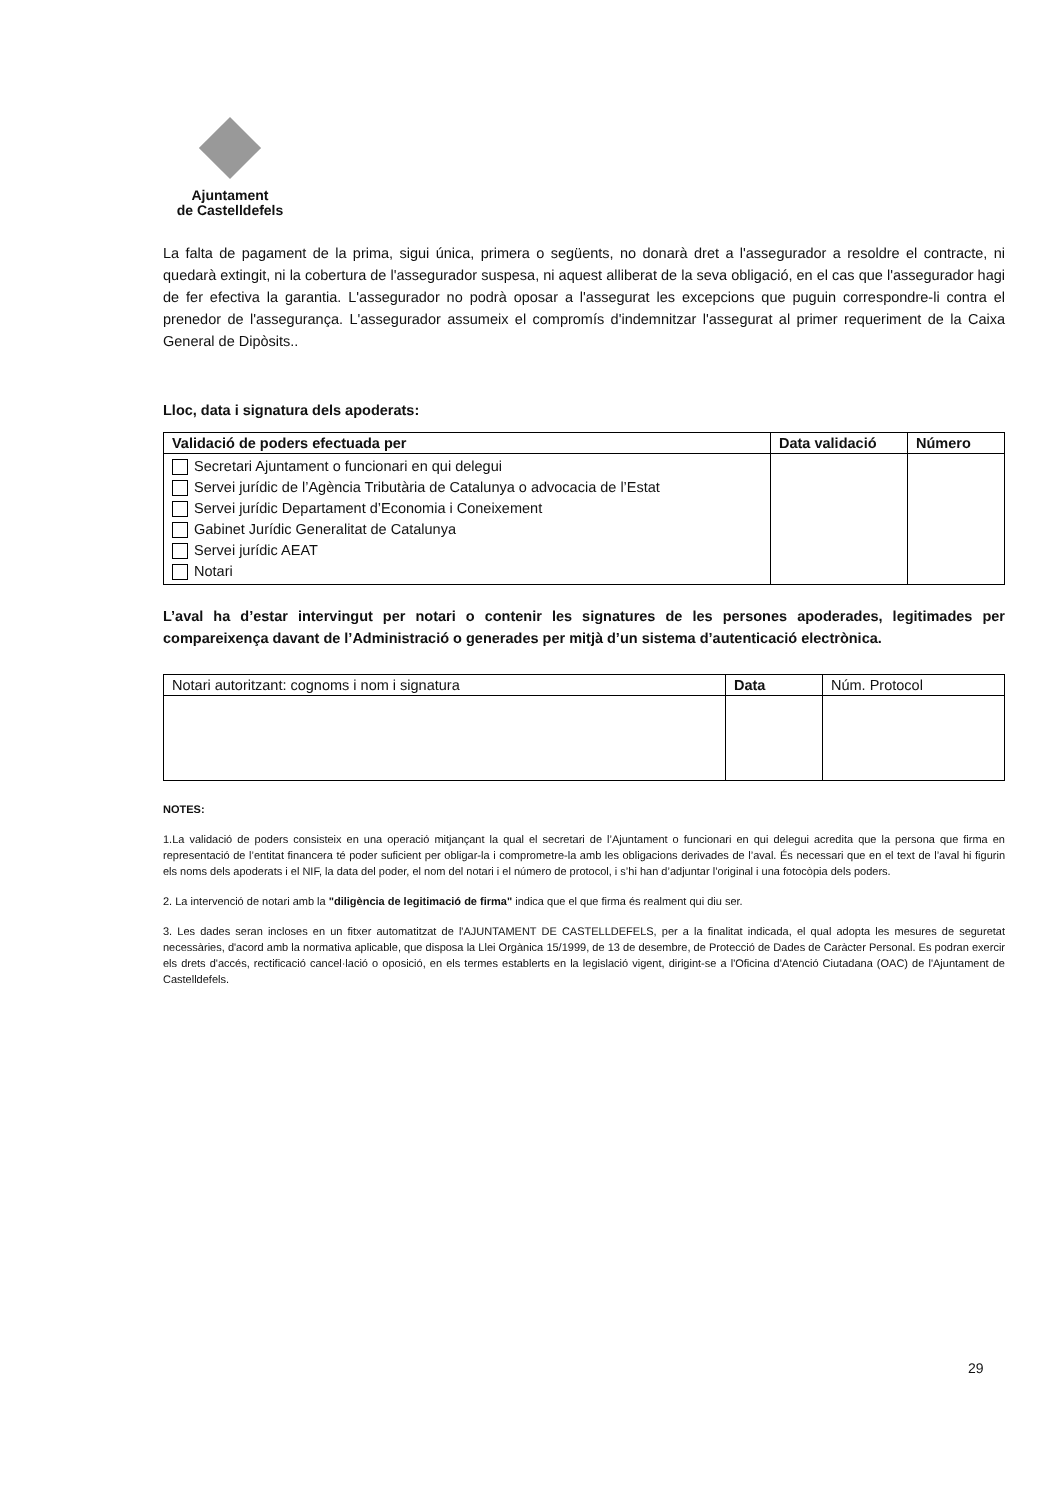Ajuntament
de Castelldefels
La falta de pagament de la prima, sigui única, primera o següents, no donarà dret a l'assegurador a resoldre el contracte, ni quedarà extingit, ni la cobertura de l'assegurador suspesa, ni aquest alliberat de la seva obligació, en el cas que l'assegurador hagi de fer efectiva la garantia. L'assegurador no podrà oposar a l'assegurat les excepcions que puguin correspondre-li contra el prenedor de l'assegurança. L'assegurador assumeix el compromís d'indemnitzar l'assegurat al primer requeriment de la Caixa General de Dipòsits..
Lloc, data i signatura dels apoderats:
| Validació de poders efectuada per | Data validació | Número |
| --- | --- | --- |
| Secretari Ajuntament o funcionari en qui delegui Servei jurídic de l’Agència Tributària de Catalunya o advocacia de l’Estat Servei jurídic Departament d’Economia i Coneixement Gabinet Jurídic Generalitat de Catalunya Servei jurídic AEAT Notari | | |
L’aval ha d’estar intervingut per notari o contenir les signatures de les persones apoderades, legitimades per compareixença davant de l’Administració o generades per mitjà d’un sistema d’autenticació electrònica.
| Notari autoritzant: cognoms i nom i signatura | Data | Núm. Protocol |
NOTES:
1.La validació de poders consisteix en una operació mitjançant la qual el secretari de l’Ajuntament o funcionari en qui delegui acredita que la persona que firma en representació de l’entitat financera té poder suficient per obligar-la i comprometre-la amb les obligacions derivades de l’aval. És necessari que en el text de l’aval hi figurin els noms dels apoderats i el NIF, la data del poder, el nom del notari i el número de protocol, i s’hi han d’adjuntar l’original i una fotocòpia dels poders.
2. La intervenció de notari amb la "diligència de legitimació de firma" indica que el que firma és realment qui diu ser.
3. Les dades seran incloses en un fitxer automatitzat de l'AJUNTAMENT DE CASTELLDEFELS, per a la finalitat indicada, el qual adopta les mesures de seguretat necessàries, d'acord amb la normativa aplicable, que disposa la Llei Orgànica 15/1999, de 13 de desembre, de Protecció de Dades de Caràcter Personal. Es podran exercir els drets d'accés, rectificació cancel·lació o oposició, en els termes establerts en la legislació vigent, dirigint-se a l'Oficina d'Atenció Ciutadana (OAC) de l'Ajuntament de Castelldefels.
29